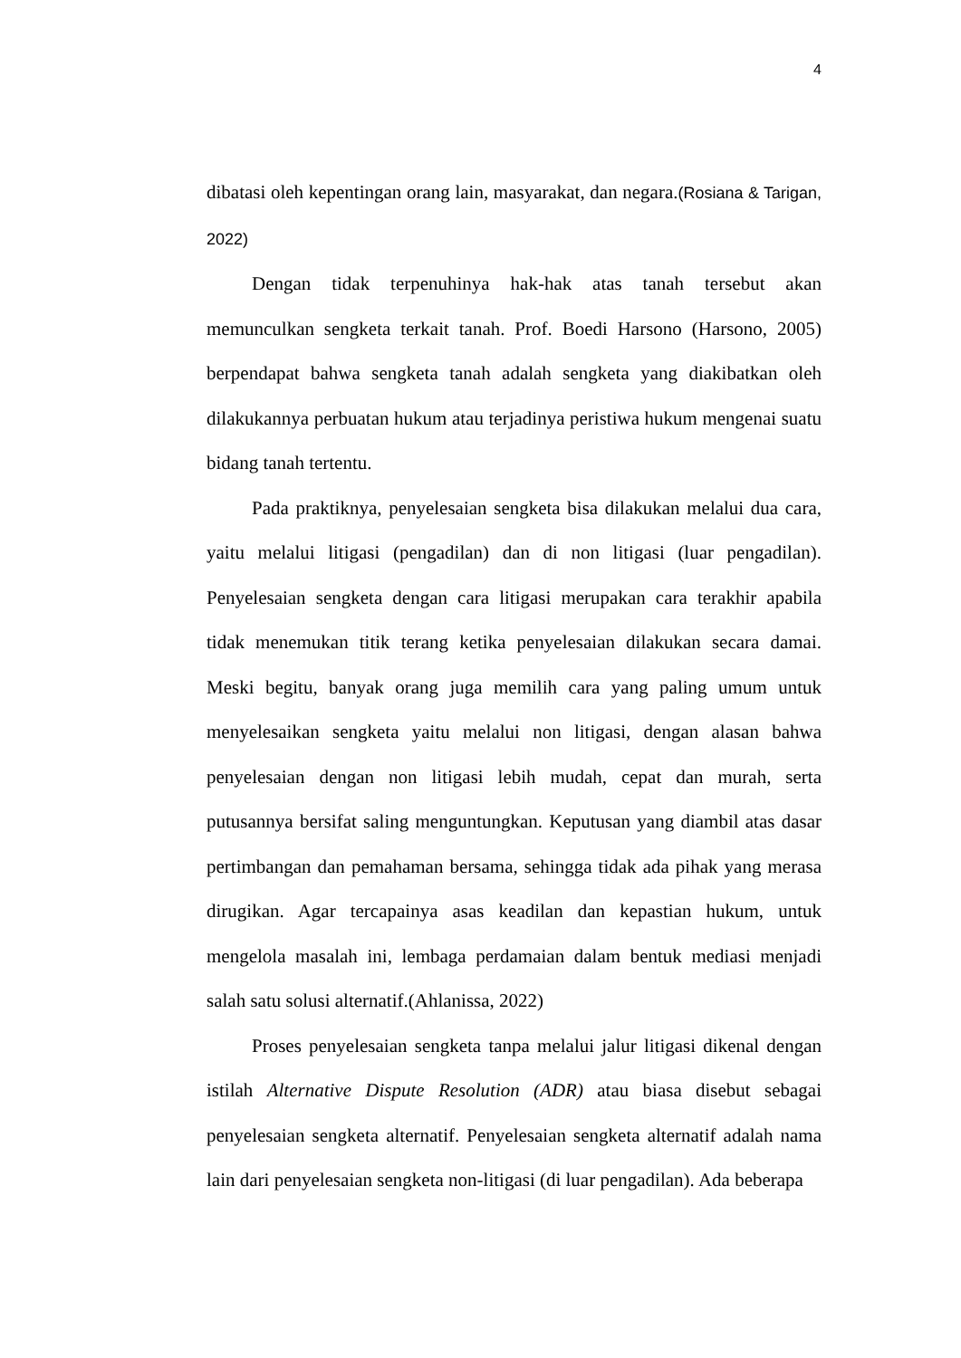4
dibatasi oleh kepentingan orang lain, masyarakat, dan negara.(Rosiana & Tarigan, 2022)
Dengan tidak terpenuhinya hak-hak atas tanah tersebut akan memunculkan sengketa terkait tanah. Prof. Boedi Harsono (Harsono, 2005) berpendapat bahwa sengketa tanah adalah sengketa yang diakibatkan oleh dilakukannya perbuatan hukum atau terjadinya peristiwa hukum mengenai suatu bidang tanah tertentu.
Pada praktiknya, penyelesaian sengketa bisa dilakukan melalui dua cara, yaitu melalui litigasi (pengadilan) dan di non litigasi (luar pengadilan). Penyelesaian sengketa dengan cara litigasi merupakan cara terakhir apabila tidak menemukan titik terang ketika penyelesaian dilakukan secara damai. Meski begitu, banyak orang juga memilih cara yang paling umum untuk menyelesaikan sengketa yaitu melalui non litigasi, dengan alasan bahwa penyelesaian dengan non litigasi lebih mudah, cepat dan murah, serta putusannya bersifat saling menguntungkan. Keputusan yang diambil atas dasar pertimbangan dan pemahaman bersama, sehingga tidak ada pihak yang merasa dirugikan. Agar tercapainya asas keadilan dan kepastian hukum, untuk mengelola masalah ini, lembaga perdamaian dalam bentuk mediasi menjadi salah satu solusi alternatif.(Ahlanissa, 2022)
Proses penyelesaian sengketa tanpa melalui jalur litigasi dikenal dengan istilah Alternative Dispute Resolution (ADR) atau biasa disebut sebagai penyelesaian sengketa alternatif. Penyelesaian sengketa alternatif adalah nama lain dari penyelesaian sengketa non-litigasi (di luar pengadilan). Ada beberapa